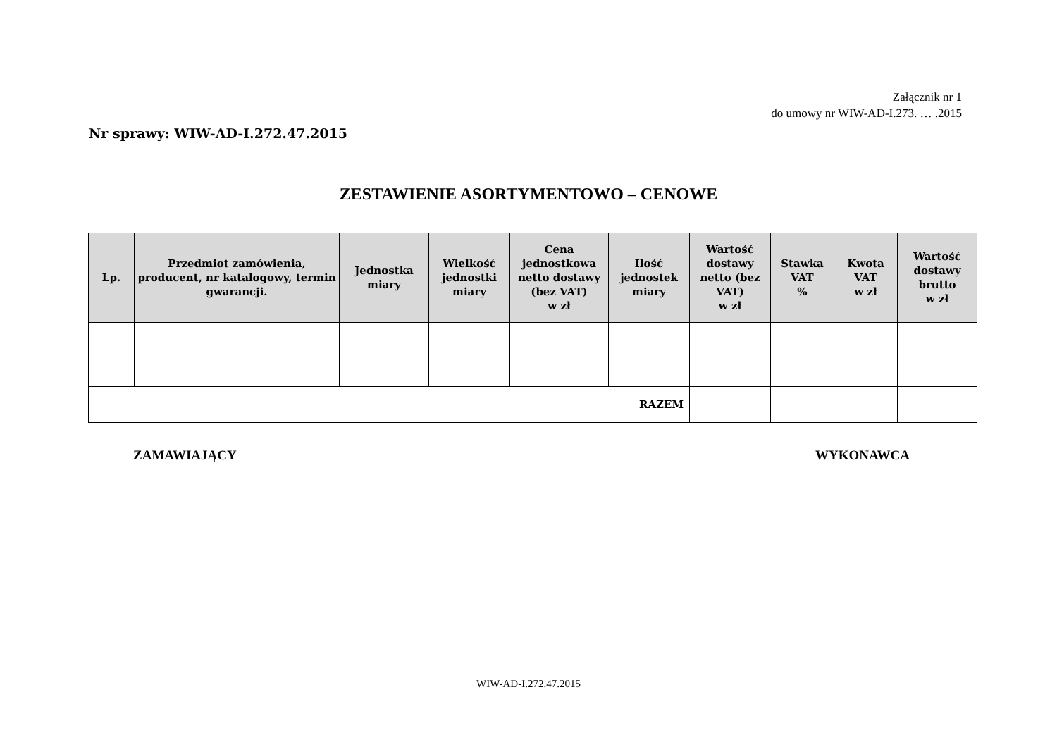Załącznik nr 1
do umowy nr WIW-AD-I.273. … .2015
Nr sprawy: WIW-AD-I.272.47.2015
ZESTAWIENIE ASORTYMENTOWO – CENOWE
| Lp. | Przedmiot zamówienia, producent, nr katalogowy, termin gwarancji. | Jednostka miary | Wielkość jednostki miary | Cena jednostkowa netto dostawy (bez VAT) w zł | Ilość jednostek miary | Wartość dostawy netto (bez VAT) w zł | Stawka VAT % | Kwota VAT w zł | Wartość dostawy brutto w zł |
| --- | --- | --- | --- | --- | --- | --- | --- | --- | --- |
| RAZEM | | | | | | | | | |
ZAMAWIAJĄCY WYKONAWCA
WIW-AD-I.272.47.2015